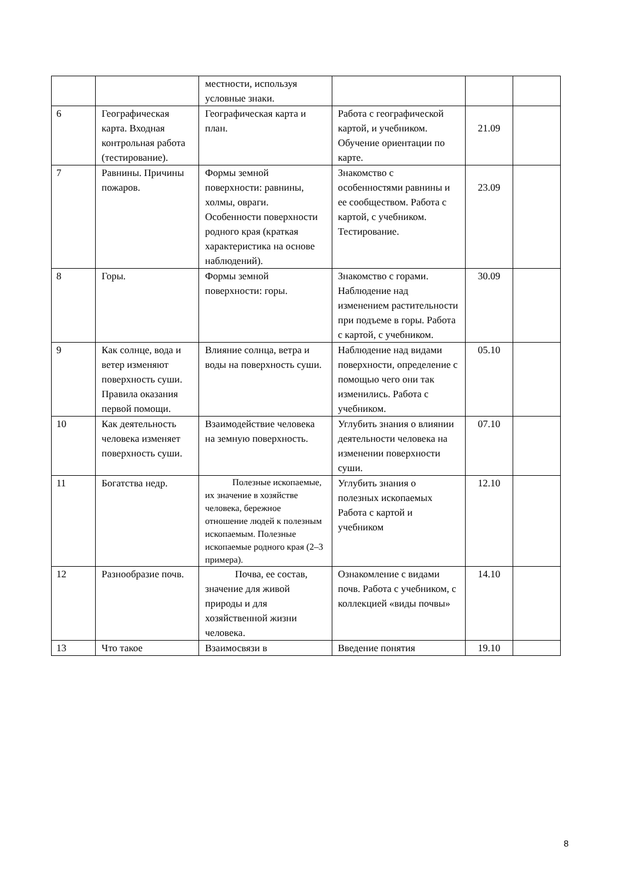| | | местности, используя условные знаки. | | | |
| 6 | Географическая карта. Входная контрольная работа (тестирование). | Географическая карта и план. | Работа с географической картой, и учебником. Обучение ориентации по карте. | 21.09 | |
| 7 | Равнины. Причины пожаров. | Формы земной поверхности: равнины, холмы, овраги. Особенности поверхности родного края (краткая характеристика на основе наблюдений). | Знакомство с особенностями равнины и ее сообществом. Работа с картой, с учебником. Тестирование. | 23.09 | |
| 8 | Горы. | Формы земной поверхности: горы. | Знакомство с горами. Наблюдение над изменением растительности при подъеме в горы. Работа с картой, с учебником. | 30.09 | |
| 9 | Как солнце, вода и ветер изменяют поверхность суши. Правила оказания первой помощи. | Влияние солнца, ветра и воды на поверхность суши. | Наблюдение над видами поверхности, определение с помощью чего они так изменились. Работа с учебником. | 05.10 | |
| 10 | Как деятельность человека изменяет поверхность суши. | Взаимодействие человека на земную поверхность. | Углубить знания о влиянии деятельности человека на изменении поверхности суши. | 07.10 | |
| 11 | Богатства недр. | Полезные ископаемые, их значение в хозяйстве человека, бережное отношение людей к полезным ископаемым. Полезные ископаемые родного края (2–3 примера). | Углубить знания о полезных ископаемых Работа с картой и учебником | 12.10 | |
| 12 | Разнообразие почв. | Почва, ее состав, значение для живой природы и для хозяйственной жизни человека. | Ознакомление с видами почв. Работа с учебником, с коллекцией «виды почвы» | 14.10 | |
| 13 | Что такое | Взаимосвязи в | Введение понятия | 19.10 | |
8